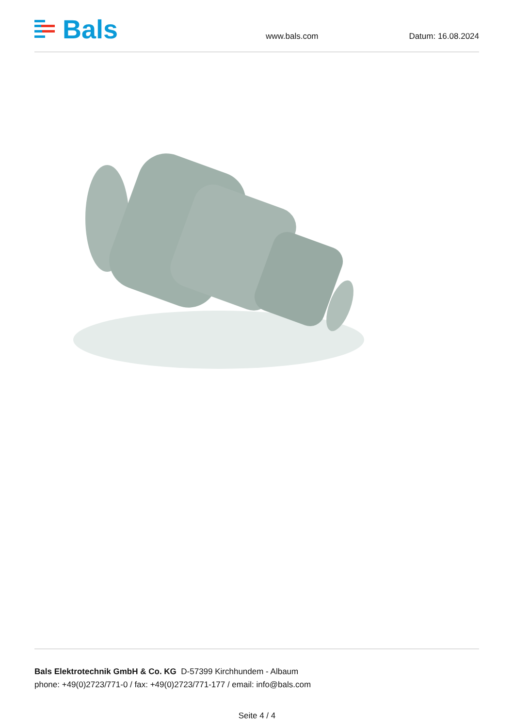Bals
www.bals.com Datum: 16.08.2024
Bals Elektrotechnik GmbH & Co. KG D-57399 Kirchhundem - Albaum
phone: +49(0)2723/771-0 / fax: +49(0)2723/771-177 / email: info@bals.com
Seite 4 / 4